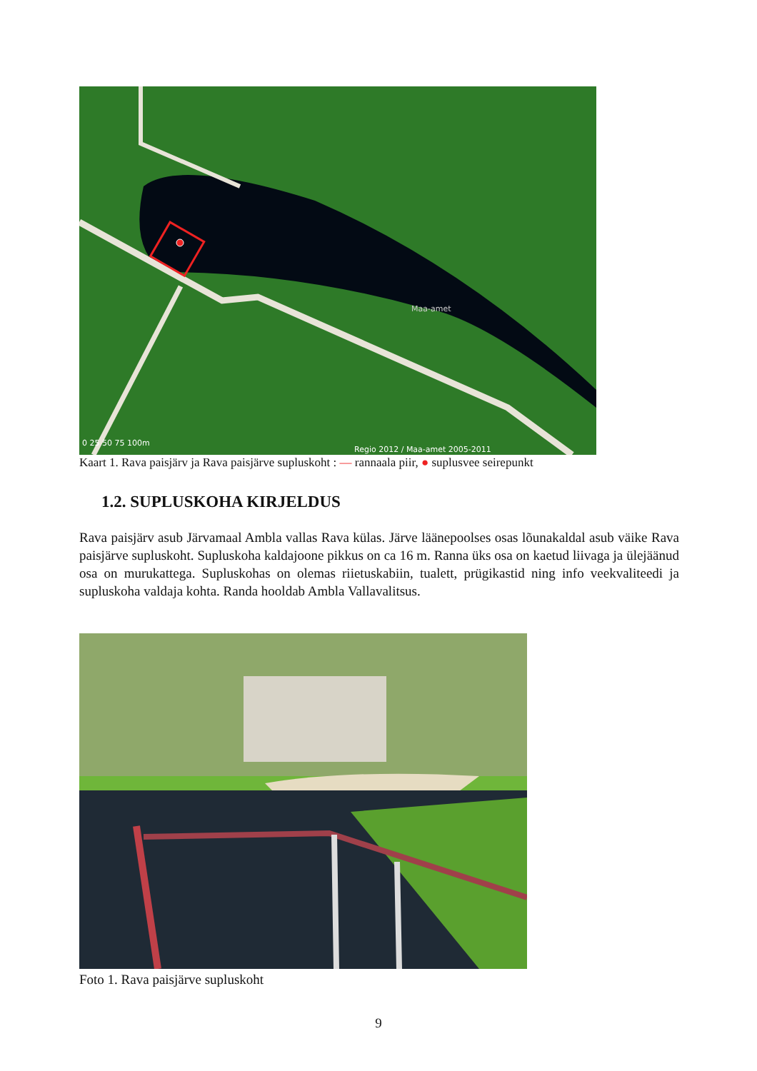Maa-amet
0 25 50 75 100m
Regio 2012 / Maa-amet 2005-2011
Kaart 1. Rava paisjärv ja Rava paisjärve supluskoht : — rannaala piir, ● suplusvee seirepunkt
1.2. SUPLUSKOHA KIRJELDUS
Rava paisjärv asub Järvamaal Ambla vallas Rava külas. Järve läänepoolses osas lõunakaldal asub väike Rava paisjärve supluskoht. Supluskoha kaldajoone pikkus on ca 16 m. Ranna üks osa on kaetud liivaga ja ülejäänud osa on murukattega. Supluskohas on olemas riietuskabiin, tualett, prügikastid ning info veekvaliteedi ja supluskoha valdaja kohta. Randa hooldab Ambla Vallavalitsus.
Foto 1. Rava paisjärve supluskoht
9